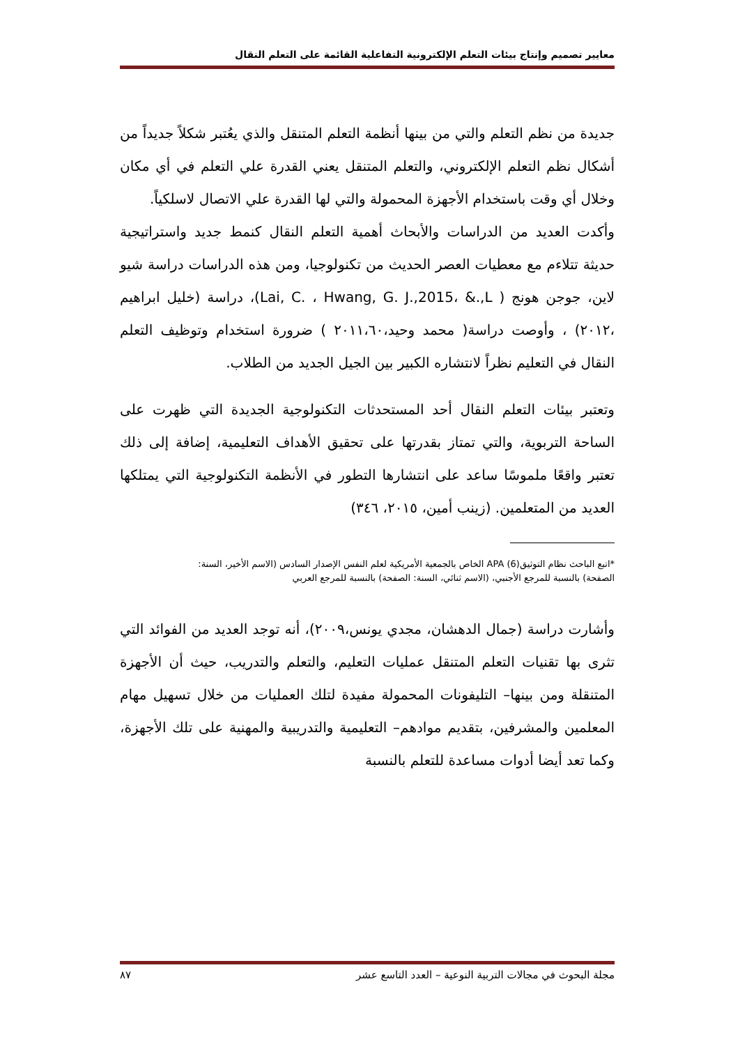معايير تصميم وإنتاج بيئات التعلم الإلكترونية التفاعلية القائمة على التعلم النقال
جديدة من نظم التعلم والتي من بينها أنظمة التعلم المتنقل والذي يعُتبر شكلاً جديداً من أشكال نظم التعلم الإلكتروني، والتعلم المتنقل يعني القدرة علي التعلم في أي مكان وخلال أي وقت باستخدام الأجهزة المحمولة والتي لها القدرة علي الاتصال لاسلكياً.
وأكدت العديد من الدراسات والأبحاث أهمية التعلم النقال كنمط جديد واستراتيجية حديثة تتلاءم مع معطيات العصر الحديث من تكنولوجيا، ومن هذه الدراسات دراسة شيو لاين، جوجن هونج ( Lai, C. ، Hwang, G. J.,2015، &.,L)، دراسة (خليل ابراهيم ،٢٠١٢) ، وأوصت دراسة( محمد وحيد،٢٠١١،٦٠ ) ضرورة استخدام وتوظيف التعلم النقال في التعليم نظراً لانتشاره الكبير بين الجيل الجديد من الطلاب.
وتعتبر بيئات التعلم النقال أحد المستحدثات التكنولوجية الجديدة التي ظهرت على الساحة التربوية، والتي تمتاز بقدرتها على تحقيق الأهداف التعليمية، إضافة إلى ذلك تعتبر واقعًا ملموسًا ساعد على انتشارها التطور في الأنظمة التكنولوجية التي يمتلكها العديد من المتعلمين. (زينب أمين، ٢٠١٥، ٣٤٦)
*اتبع الباحث نظام التوثيقAPA (6) الخاص بالجمعية الأمريكية لعلم النفس الإصدار السادس (الاسم الأخير، السنة:
الصفحة) بالنسبة للمرجع الأجنبي، (الاسم ثنائي، السنة: الصفحة) بالنسبة للمرجع العربي
وأشارت دراسة (جمال الدهشان، مجدي يونس،٢٠٠٩)، أنه توجد العديد من الفوائد التي تثرى بها تقنيات التعلم المتنقل عمليات التعليم، والتعلم والتدريب، حيث أن الأجهزة المتنقلة ومن بينها– التليفونات المحمولة مفيدة لتلك العمليات من خلال تسهيل مهام المعلمين والمشرفين، بتقديم موادهم– التعليمية والتدريبية والمهنية على تلك الأجهزة، وكما تعد أيضا أدوات مساعدة للتعلم بالنسبة
مجلة البحوث في مجالات التربية النوعية – العدد التاسع عشر ٨٧